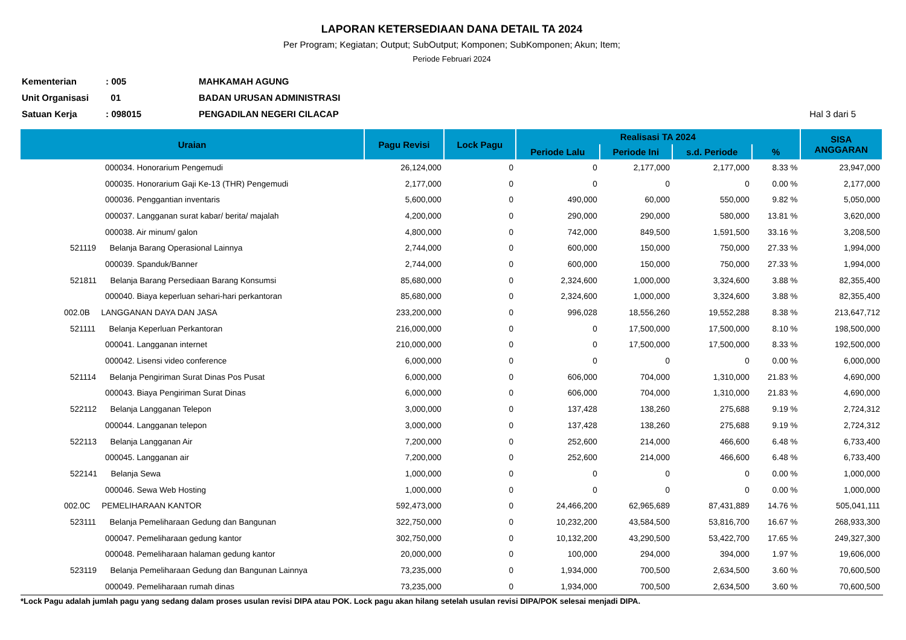LAPORAN KETERSEDIAAN DANA DETAIL TA 2024
Per Program; Kegiatan; Output; SubOutput; Komponen; SubKomponen; Akun; Item;
Periode Februari 2024
| Kementerian | : 005 | MAHKAMAH AGUNG | |
| Unit Organisasi | 01 | BADAN URUSAN ADMINISTRASI | |
| Satuan Kerja | : 098015 | PENGADILAN NEGERI CILACAP | Hal 3 dari 5 |
| Uraian | Pagu Revisi | Lock Pagu | Realisasi TA 2024 | | | | SISA ANGGARAN |
| --- | --- | --- | --- | --- | --- | --- | --- |
| | | | Periode Lalu | Periode Ini | s.d. Periode | % | |
| 000034. Honorarium Pengemudi | 26,124,000 | 0 | 0 | 2,177,000 | 2,177,000 | 8.33 % | 23,947,000 |
| 000035. Honorarium Gaji Ke-13 (THR) Pengemudi | 2,177,000 | 0 | 0 | 0 | 0 | 0.00 % | 2,177,000 |
| 000036. Penggantian inventaris | 5,600,000 | 0 | 490,000 | 60,000 | 550,000 | 9.82 % | 5,050,000 |
| 000037. Langganan surat kabar/ berita/ majalah | 4,200,000 | 0 | 290,000 | 290,000 | 580,000 | 13.81 % | 3,620,000 |
| 000038. Air minum/ galon | 4,800,000 | 0 | 742,000 | 849,500 | 1,591,500 | 33.16 % | 3,208,500 |
| 521119 Belanja Barang Operasional Lainnya | 2,744,000 | 0 | 600,000 | 150,000 | 750,000 | 27.33 % | 1,994,000 |
| 000039. Spanduk/Banner | 2,744,000 | 0 | 600,000 | 150,000 | 750,000 | 27.33 % | 1,994,000 |
| 521811 Belanja Barang Persediaan Barang Konsumsi | 85,680,000 | 0 | 2,324,600 | 1,000,000 | 3,324,600 | 3.88 % | 82,355,400 |
| 000040. Biaya keperluan sehari-hari perkantoran | 85,680,000 | 0 | 2,324,600 | 1,000,000 | 3,324,600 | 3.88 % | 82,355,400 |
| 002.0B LANGGANAN DAYA DAN JASA | 233,200,000 | 0 | 996,028 | 18,556,260 | 19,552,288 | 8.38 % | 213,647,712 |
| 521111 Belanja Keperluan Perkantoran | 216,000,000 | 0 | 0 | 17,500,000 | 17,500,000 | 8.10 % | 198,500,000 |
| 000041. Langganan internet | 210,000,000 | 0 | 0 | 17,500,000 | 17,500,000 | 8.33 % | 192,500,000 |
| 000042. Lisensi video conference | 6,000,000 | 0 | 0 | 0 | 0 | 0.00 % | 6,000,000 |
| 521114 Belanja Pengiriman Surat Dinas Pos Pusat | 6,000,000 | 0 | 606,000 | 704,000 | 1,310,000 | 21.83 % | 4,690,000 |
| 000043. Biaya Pengiriman Surat Dinas | 6,000,000 | 0 | 606,000 | 704,000 | 1,310,000 | 21.83 % | 4,690,000 |
| 522112 Belanja Langganan Telepon | 3,000,000 | 0 | 137,428 | 138,260 | 275,688 | 9.19 % | 2,724,312 |
| 000044. Langganan telepon | 3,000,000 | 0 | 137,428 | 138,260 | 275,688 | 9.19 % | 2,724,312 |
| 522113 Belanja Langganan Air | 7,200,000 | 0 | 252,600 | 214,000 | 466,600 | 6.48 % | 6,733,400 |
| 000045. Langganan air | 7,200,000 | 0 | 252,600 | 214,000 | 466,600 | 6.48 % | 6,733,400 |
| 522141 Belanja Sewa | 1,000,000 | 0 | 0 | 0 | 0 | 0.00 % | 1,000,000 |
| 000046. Sewa Web Hosting | 1,000,000 | 0 | 0 | 0 | 0 | 0.00 % | 1,000,000 |
| 002.0C PEMELIHARAAN KANTOR | 592,473,000 | 0 | 24,466,200 | 62,965,689 | 87,431,889 | 14.76 % | 505,041,111 |
| 523111 Belanja Pemeliharaan Gedung dan Bangunan | 322,750,000 | 0 | 10,232,200 | 43,584,500 | 53,816,700 | 16.67 % | 268,933,300 |
| 000047. Pemeliharaan gedung kantor | 302,750,000 | 0 | 10,132,200 | 43,290,500 | 53,422,700 | 17.65 % | 249,327,300 |
| 000048. Pemeliharaan halaman gedung kantor | 20,000,000 | 0 | 100,000 | 294,000 | 394,000 | 1.97 % | 19,606,000 |
| 523119 Belanja Pemeliharaan Gedung dan Bangunan Lainnya | 73,235,000 | 0 | 1,934,000 | 700,500 | 2,634,500 | 3.60 % | 70,600,500 |
| 000049. Pemeliharaan rumah dinas | 73,235,000 | 0 | 1,934,000 | 700,500 | 2,634,500 | 3.60 % | 70,600,500 |
*Lock Pagu adalah jumlah pagu yang sedang dalam proses usulan revisi DIPA atau POK. Lock pagu akan hilang setelah usulan revisi DIPA/POK selesai menjadi DIPA.